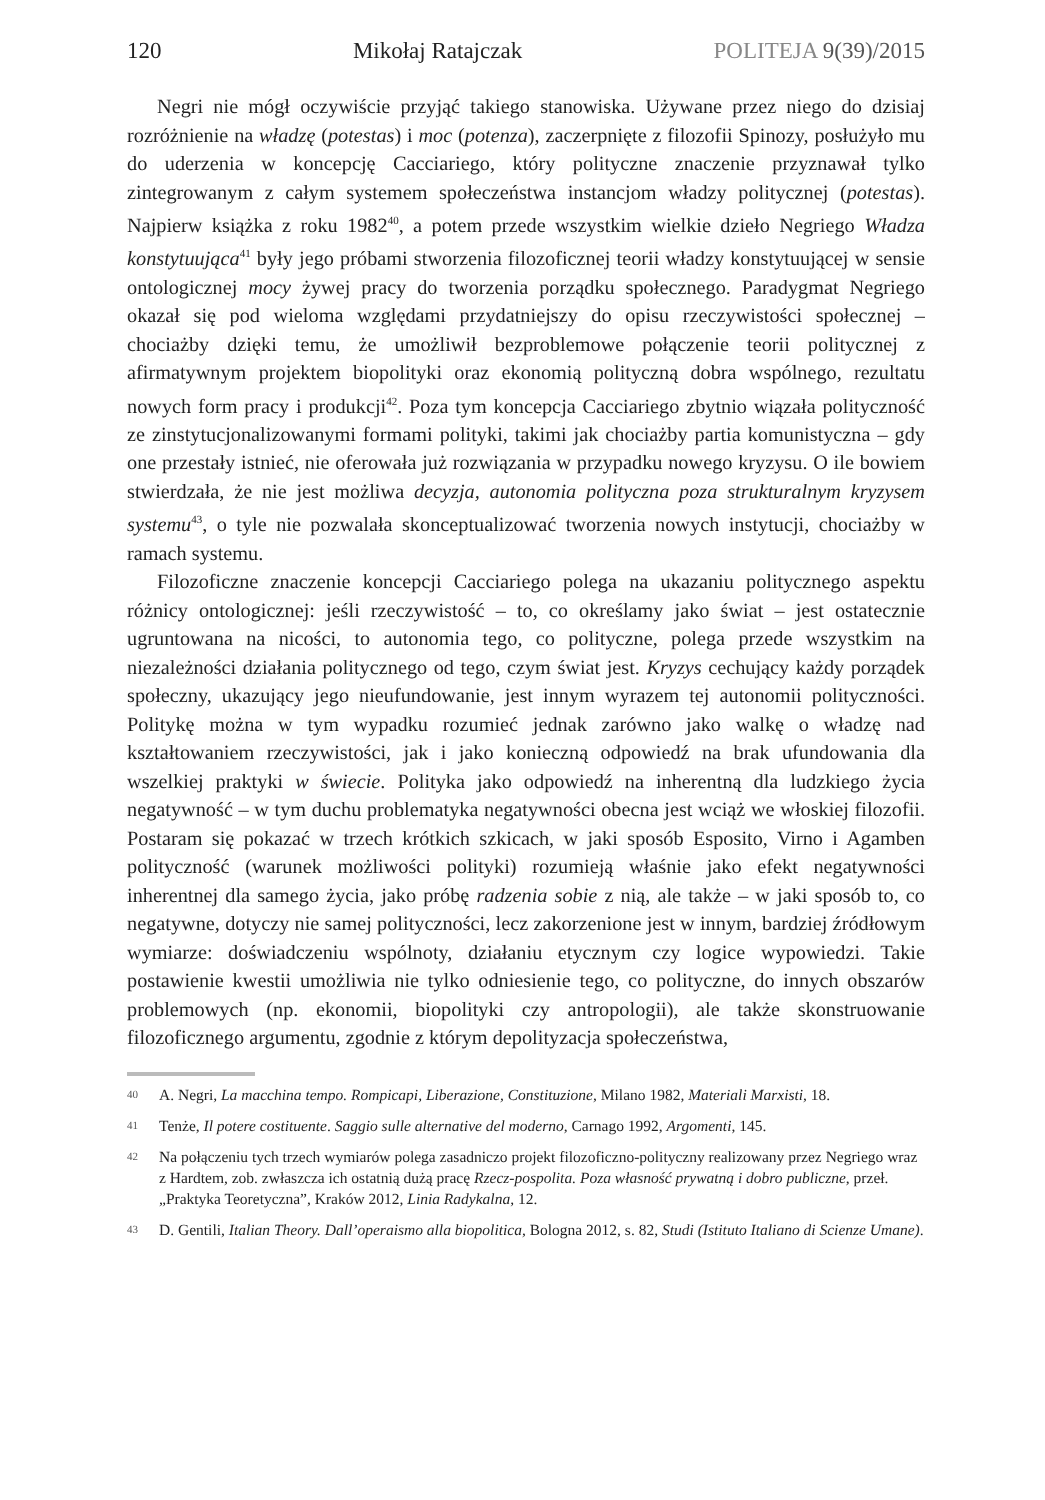120 Mikołaj Ratajczak POLITEJA 9(39)/2015
Negri nie mógł oczywiście przyjąć takiego stanowiska. Używane przez niego do dzisiaj rozróżnienie na władzę (potestas) i moc (potenza), zaczerpnięte z filozofii Spinozy, posłużyło mu do uderzenia w koncepcję Cacciariego, który polityczne znaczenie przyznawał tylko zintegrowanym z całym systemem społeczeństwa instancjom władzy politycznej (potestas). Najpierw książka z roku 1982<sup>40</sup>, a potem przede wszystkim wielkie dzieło Negriego Władza konstytuująca<sup>41</sup> były jego próbami stworzenia filozoficznej teorii władzy konstytuującej w sensie ontologicznej mocy żywej pracy do tworzenia porządku społecznego. Paradygmat Negriego okazał się pod wieloma względami przydatniejszy do opisu rzeczywistości społecznej – chociażby dzięki temu, że umożliwił bezproblemowe połączenie teorii politycznej z afirmatywnym projektem biopolityki oraz ekonomią polityczną dobra wspólnego, rezultatu nowych form pracy i produkcji<sup>42</sup>. Poza tym koncepcja Cacciariego zbytnio wiązała polityczność ze zinstytucjonalizowanymi formami polityki, takimi jak chociażby partia komunistyczna – gdy one przestały istnieć, nie oferowała już rozwiązania w przypadku nowego kryzysu. O ile bowiem stwierdzała, że nie jest możliwa decyzja, autonomia polityczna poza strukturalnym kryzysem systemu<sup>43</sup>, o tyle nie pozwalała skonceptualizować tworzenia nowych instytucji, chociażby w ramach systemu.
Filozoficzne znaczenie koncepcji Cacciariego polega na ukazaniu politycznego aspektu różnicy ontologicznej: jeśli rzeczywistość – to, co określamy jako świat – jest ostatecznie ugruntowana na nicości, to autonomia tego, co polityczne, polega przede wszystkim na niezależności działania politycznego od tego, czym świat jest. Kryzys cechujący każdy porządek społeczny, ukazujący jego nieufundowanie, jest innym wyrazem tej autonomii polityczności. Politykę można w tym wypadku rozumieć jednak zarówno jako walkę o władzę nad kształtowaniem rzeczywistości, jak i jako konieczną odpowiedź na brak ufundowania dla wszelkiej praktyki w świecie. Polityka jako odpowiedź na inherentną dla ludzkiego życia negatywność – w tym duchu problematyka negatywności obecna jest wciąż we włoskiej filozofii. Postaram się pokazać w trzech krótkich szkicach, w jaki sposób Esposito, Virno i Agamben polityczność (warunek możliwości polityki) rozumieją właśnie jako efekt negatywności inherentnej dla samego życia, jako próbę radzenia sobie z nią, ale także – w jaki sposób to, co negatywne, dotyczy nie samej polityczności, lecz zakorzenione jest w innym, bardziej źródłowym wymiarze: doświadczeniu wspólnoty, działaniu etycznym czy logice wypowiedzi. Takie postawienie kwestii umożliwia nie tylko odniesienie tego, co polityczne, do innych obszarów problemowych (np. ekonomii, biopolityki czy antropologii), ale także skonstruowanie filozoficznego argumentu, zgodnie z którym depolityzacja społeczeństwa,
40 A. Negri, La macchina tempo. Rompicapi, Liberazione, Constituzione, Milano 1982, Materiali Marxisti, 18.
41 Tenże, Il potere costituente. Saggio sulle alternative del moderno, Carnago 1992, Argomenti, 145.
42 Na połączeniu tych trzech wymiarów polega zasadniczo projekt filozoficzno-polityczny realizowany przez Negriego wraz z Hardtem, zob. zwłaszcza ich ostatnią dużą pracę Rzecz-pospolita. Poza własność prywatną i dobro publiczne, przeł. „Praktyka Teoretyczna”, Kraków 2012, Linia Radykalna, 12.
43 D. Gentili, Italian Theory. Dall’operaismo alla biopolitica, Bologna 2012, s. 82, Studi (Istituto Italiano di Scienze Umane).